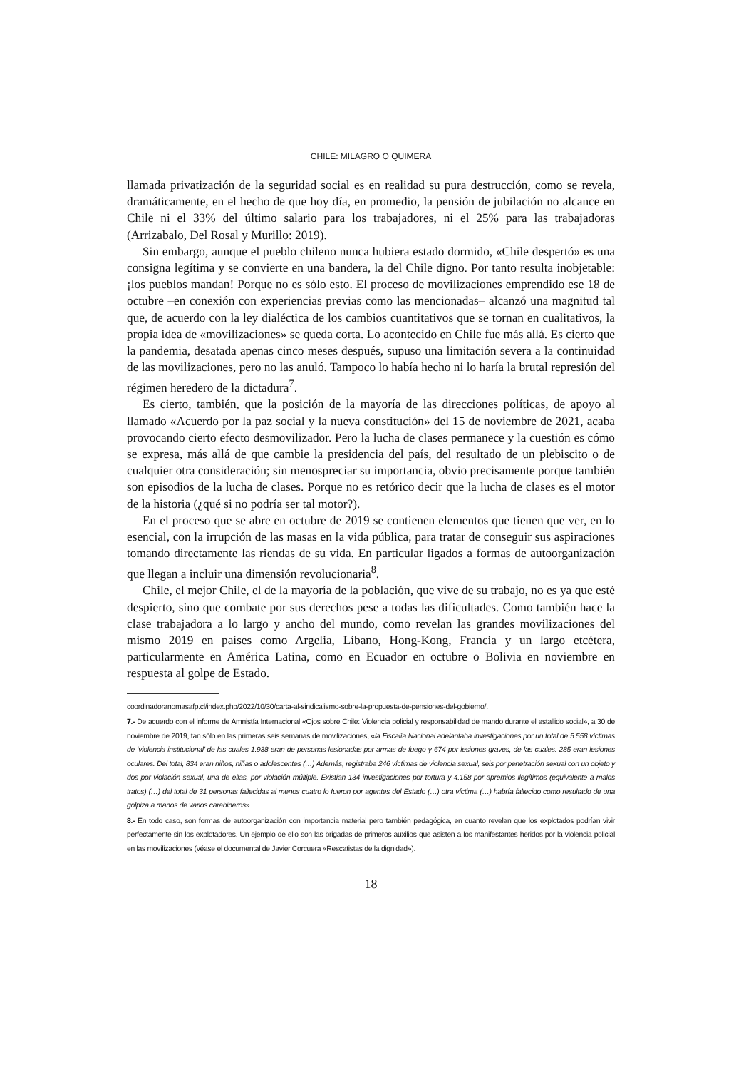CHILE: MILAGRO O QUIMERA
llamada privatización de la seguridad social es en realidad su pura destrucción, como se revela, dramáticamente, en el hecho de que hoy día, en promedio, la pensión de jubilación no alcance en Chile ni el 33% del último salario para los trabajadores, ni el 25% para las trabajadoras (Arrizabalo, Del Rosal y Murillo: 2019).
Sin embargo, aunque el pueblo chileno nunca hubiera estado dormido, «Chile despertó» es una consigna legítima y se convierte en una bandera, la del Chile digno. Por tanto resulta inobjetable: ¡los pueblos mandan! Porque no es sólo esto. El proceso de movilizaciones emprendido ese 18 de octubre –en conexión con experiencias previas como las mencionadas– alcanzó una magnitud tal que, de acuerdo con la ley dialéctica de los cambios cuantitativos que se tornan en cualitativos, la propia idea de «movilizaciones» se queda corta. Lo acontecido en Chile fue más allá. Es cierto que la pandemia, desatada apenas cinco meses después, supuso una limitación severa a la continuidad de las movilizaciones, pero no las anuló. Tampoco lo había hecho ni lo haría la brutal represión del régimen heredero de la dictadura<sup>7</sup>.
Es cierto, también, que la posición de la mayoría de las direcciones políticas, de apoyo al llamado «Acuerdo por la paz social y la nueva constitución» del 15 de noviembre de 2021, acaba provocando cierto efecto desmovilizador. Pero la lucha de clases permanece y la cuestión es cómo se expresa, más allá de que cambie la presidencia del país, del resultado de un plebiscito o de cualquier otra consideración; sin menospreciar su importancia, obvio precisamente porque también son episodios de la lucha de clases. Porque no es retórico decir que la lucha de clases es el motor de la historia (¿qué si no podría ser tal motor?).
En el proceso que se abre en octubre de 2019 se contienen elementos que tienen que ver, en lo esencial, con la irrupción de las masas en la vida pública, para tratar de conseguir sus aspiraciones tomando directamente las riendas de su vida. En particular ligados a formas de autoorganización que llegan a incluir una dimensión revolucionaria<sup>8</sup>.
Chile, el mejor Chile, el de la mayoría de la población, que vive de su trabajo, no es ya que esté despierto, sino que combate por sus derechos pese a todas las dificultades. Como también hace la clase trabajadora a lo largo y ancho del mundo, como revelan las grandes movilizaciones del mismo 2019 en países como Argelia, Líbano, Hong-Kong, Francia y un largo etcétera, particularmente en América Latina, como en Ecuador en octubre o Bolivia en noviembre en respuesta al golpe de Estado.
coordinadoranomasafp.cl/index.php/2022/10/30/carta-al-sindicalismo-sobre-la-propuesta-de-pensiones-del-gobierno/.
7.- De acuerdo con el informe de Amnistía Internacional «Ojos sobre Chile: Violencia policial y responsabilidad de mando durante el estallido social», a 30 de noviembre de 2019, tan sólo en las primeras seis semanas de movilizaciones, «la Fiscalía Nacional adelantaba investigaciones por un total de 5.558 víctimas de ‘violencia institucional’ de las cuales 1.938 eran de personas lesionadas por armas de fuego y 674 por lesiones graves, de las cuales. 285 eran lesiones oculares. Del total, 834 eran niños, niñas o adolescentes (…) Además, registraba 246 víctimas de violencia sexual, seis por penetración sexual con un objeto y dos por violación sexual, una de ellas, por violación múltiple. Existían 134 investigaciones por tortura y 4.158 por apremios ilegítimos (equivalente a malos tratos) (…) del total de 31 personas fallecidas al menos cuatro lo fueron por agentes del Estado (…) otra víctima (…) habría fallecido como resultado de una golpiza a manos de varios carabineros».
8.- En todo caso, son formas de autoorganización con importancia material pero también pedagógica, en cuanto revelan que los explotados podrían vivir perfectamente sin los explotadores. Un ejemplo de ello son las brigadas de primeros auxilios que asisten a los manifestantes heridos por la violencia policial en las movilizaciones (véase el documental de Javier Corcuera «Rescatistas de la dignidad»).
18